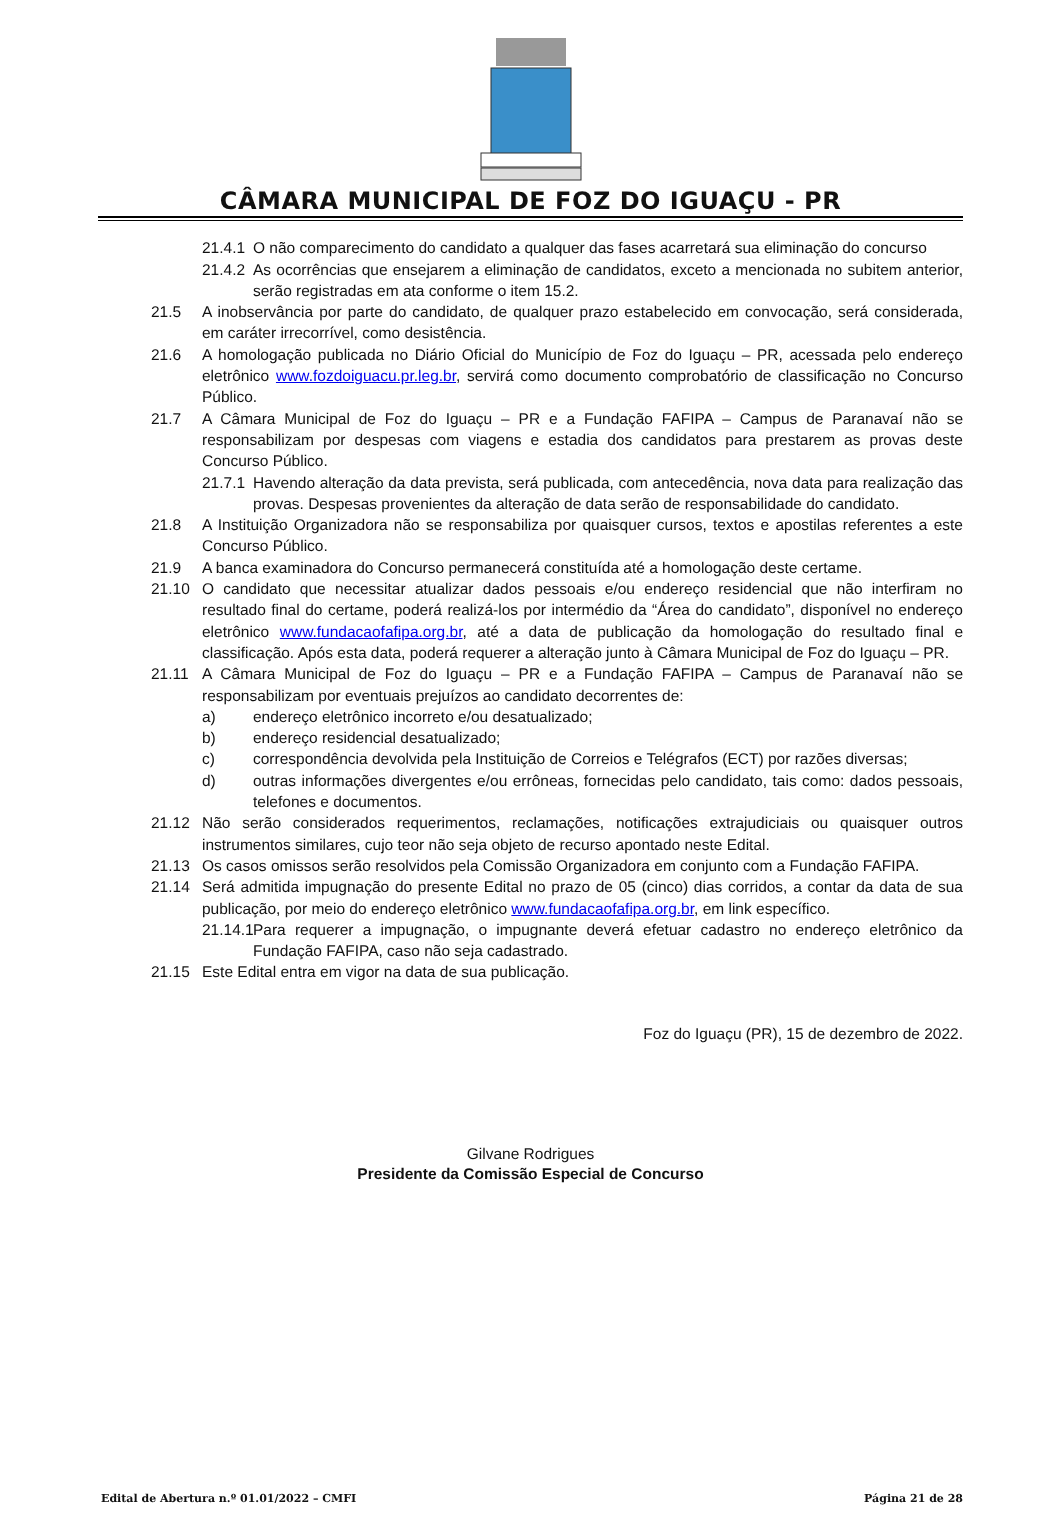CÂMARA MUNICIPAL DE FOZ DO IGUAÇU - PR
21.4.1 O não comparecimento do candidato a qualquer das fases acarretará sua eliminação do concurso
21.4.2 As ocorrências que ensejarem a eliminação de candidatos, exceto a mencionada no subitem anterior, serão registradas em ata conforme o item 15.2.
21.5 A inobservância por parte do candidato, de qualquer prazo estabelecido em convocação, será considerada, em caráter irrecorrível, como desistência.
21.6 A homologação publicada no Diário Oficial do Município de Foz do Iguaçu – PR, acessada pelo endereço eletrônico www.fozdoiguacu.pr.leg.br, servirá como documento comprobatório de classificação no Concurso Público.
21.7 A Câmara Municipal de Foz do Iguaçu – PR e a Fundação FAFIPA – Campus de Paranavaí não se responsabilizam por despesas com viagens e estadia dos candidatos para prestarem as provas deste Concurso Público.
21.7.1 Havendo alteração da data prevista, será publicada, com antecedência, nova data para realização das provas. Despesas provenientes da alteração de data serão de responsabilidade do candidato.
21.8 A Instituição Organizadora não se responsabiliza por quaisquer cursos, textos e apostilas referentes a este Concurso Público.
21.9 A banca examinadora do Concurso permanecerá constituída até a homologação deste certame.
21.10 O candidato que necessitar atualizar dados pessoais e/ou endereço residencial que não interfiram no resultado final do certame, poderá realizá-los por intermédio da “Área do candidato”, disponível no endereço eletrônico www.fundacaofafipa.org.br, até a data de publicação da homologação do resultado final e classificação. Após esta data, poderá requerer a alteração junto à Câmara Municipal de Foz do Iguaçu – PR.
21.11 A Câmara Municipal de Foz do Iguaçu – PR e a Fundação FAFIPA – Campus de Paranavaí não se responsabilizam por eventuais prejuízos ao candidato decorrentes de:
a) endereço eletrônico incorreto e/ou desatualizado;
b) endereço residencial desatualizado;
c) correspondência devolvida pela Instituição de Correios e Telégrafos (ECT) por razões diversas;
d) outras informações divergentes e/ou errôneas, fornecidas pelo candidato, tais como: dados pessoais, telefones e documentos.
21.12 Não serão considerados requerimentos, reclamações, notificações extrajudiciais ou quaisquer outros instrumentos similares, cujo teor não seja objeto de recurso apontado neste Edital.
21.13 Os casos omissos serão resolvidos pela Comissão Organizadora em conjunto com a Fundação FAFIPA.
21.14 Será admitida impugnação do presente Edital no prazo de 05 (cinco) dias corridos, a contar da data de sua publicação, por meio do endereço eletrônico www.fundacaofafipa.org.br, em link específico.
21.14.1 Para requerer a impugnação, o impugnante deverá efetuar cadastro no endereço eletrônico da Fundação FAFIPA, caso não seja cadastrado.
21.15 Este Edital entra em vigor na data de sua publicação.
Foz do Iguaçu (PR), 15 de dezembro de 2022.
Gilvane Rodrigues
Presidente da Comissão Especial de Concurso
Edital de Abertura n.º 01.01/2022 – CMFI Página 21 de 28